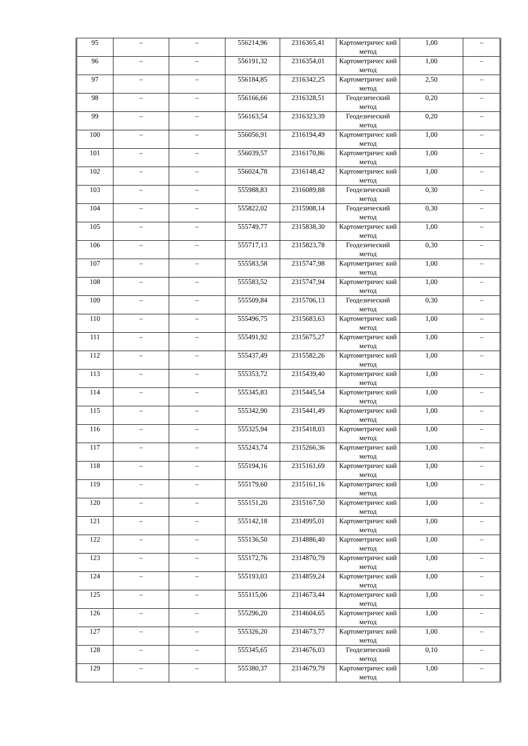| 95 | – | – | 556214,96 | 2316365,41 | Картометричес кий метод | 1,00 | – |
| 96 | – | – | 556191,32 | 2316354,01 | Картометричес кий метод | 1,00 | – |
| 97 | – | – | 556184,85 | 2316342,25 | Картометричес кий метод | 2,50 | – |
| 98 | – | – | 556166,66 | 2316328,51 | Геодезический метод | 0,20 | – |
| 99 | – | – | 556163,54 | 2316323,39 | Геодезический метод | 0,20 | – |
| 100 | – | – | 556056,91 | 2316194,49 | Картометричес кий метод | 1,00 | – |
| 101 | – | – | 556039,57 | 2316170,86 | Картометричес кий метод | 1,00 | – |
| 102 | – | – | 556024,78 | 2316148,42 | Картометричес кий метод | 1,00 | – |
| 103 | – | – | 555988,83 | 2316089,88 | Геодезический метод | 0,30 | – |
| 104 | – | – | 555822,02 | 2315908,14 | Геодезический метод | 0,30 | – |
| 105 | – | – | 555749,77 | 2315838,30 | Картометричес кий метод | 1,00 | – |
| 106 | – | – | 555717,13 | 2315823,78 | Геодезический метод | 0,30 | – |
| 107 | – | – | 555583,58 | 2315747,98 | Картометричес кий метод | 1,00 | – |
| 108 | – | – | 555583,52 | 2315747,94 | Картометричес кий метод | 1,00 | – |
| 109 | – | – | 555509,84 | 2315706,13 | Геодезический метод | 0,30 | – |
| 110 | – | – | 555496,75 | 2315683,63 | Картометричес кий метод | 1,00 | – |
| 111 | – | – | 555491,92 | 2315675,27 | Картометричес кий метод | 1,00 | – |
| 112 | – | – | 555437,49 | 2315582,26 | Картометричес кий метод | 1,00 | – |
| 113 | – | – | 555353,72 | 2315439,40 | Картометричес кий метод | 1,00 | – |
| 114 | – | – | 555345,83 | 2315445,54 | Картометричес кий метод | 1,00 | – |
| 115 | – | – | 555342,90 | 2315441,49 | Картометричес кий метод | 1,00 | – |
| 116 | – | – | 555325,94 | 2315418,03 | Картометричес кий метод | 1,00 | – |
| 117 | – | – | 555243,74 | 2315266,36 | Картометричес кий метод | 1,00 | – |
| 118 | – | – | 555194,16 | 2315161,69 | Картометричес кий метод | 1,00 | – |
| 119 | – | – | 555179,60 | 2315161,16 | Картометричес кий метод | 1,00 | – |
| 120 | – | – | 555151,20 | 2315167,50 | Картометричес кий метод | 1,00 | – |
| 121 | – | – | 555142,18 | 2314995,01 | Картометричес кий метод | 1,00 | – |
| 122 | – | – | 555136,50 | 2314886,40 | Картометричес кий метод | 1,00 | – |
| 123 | – | – | 555172,76 | 2314870,79 | Картометричес кий метод | 1,00 | – |
| 124 | – | – | 555193,03 | 2314859,24 | Картометричес кий метод | 1,00 | – |
| 125 | – | – | 555115,06 | 2314673,44 | Картометричес кий метод | 1,00 | – |
| 126 | – | – | 555296,20 | 2314604,65 | Картометричес кий метод | 1,00 | – |
| 127 | – | – | 555326,20 | 2314673,77 | Картометричес кий метод | 1,00 | – |
| 128 | – | – | 555345,65 | 2314676,03 | Геодезический метод | 0,10 | – |
| 129 | – | – | 555380,37 | 2314679,79 | Картометричес кий метод | 1,00 | – |